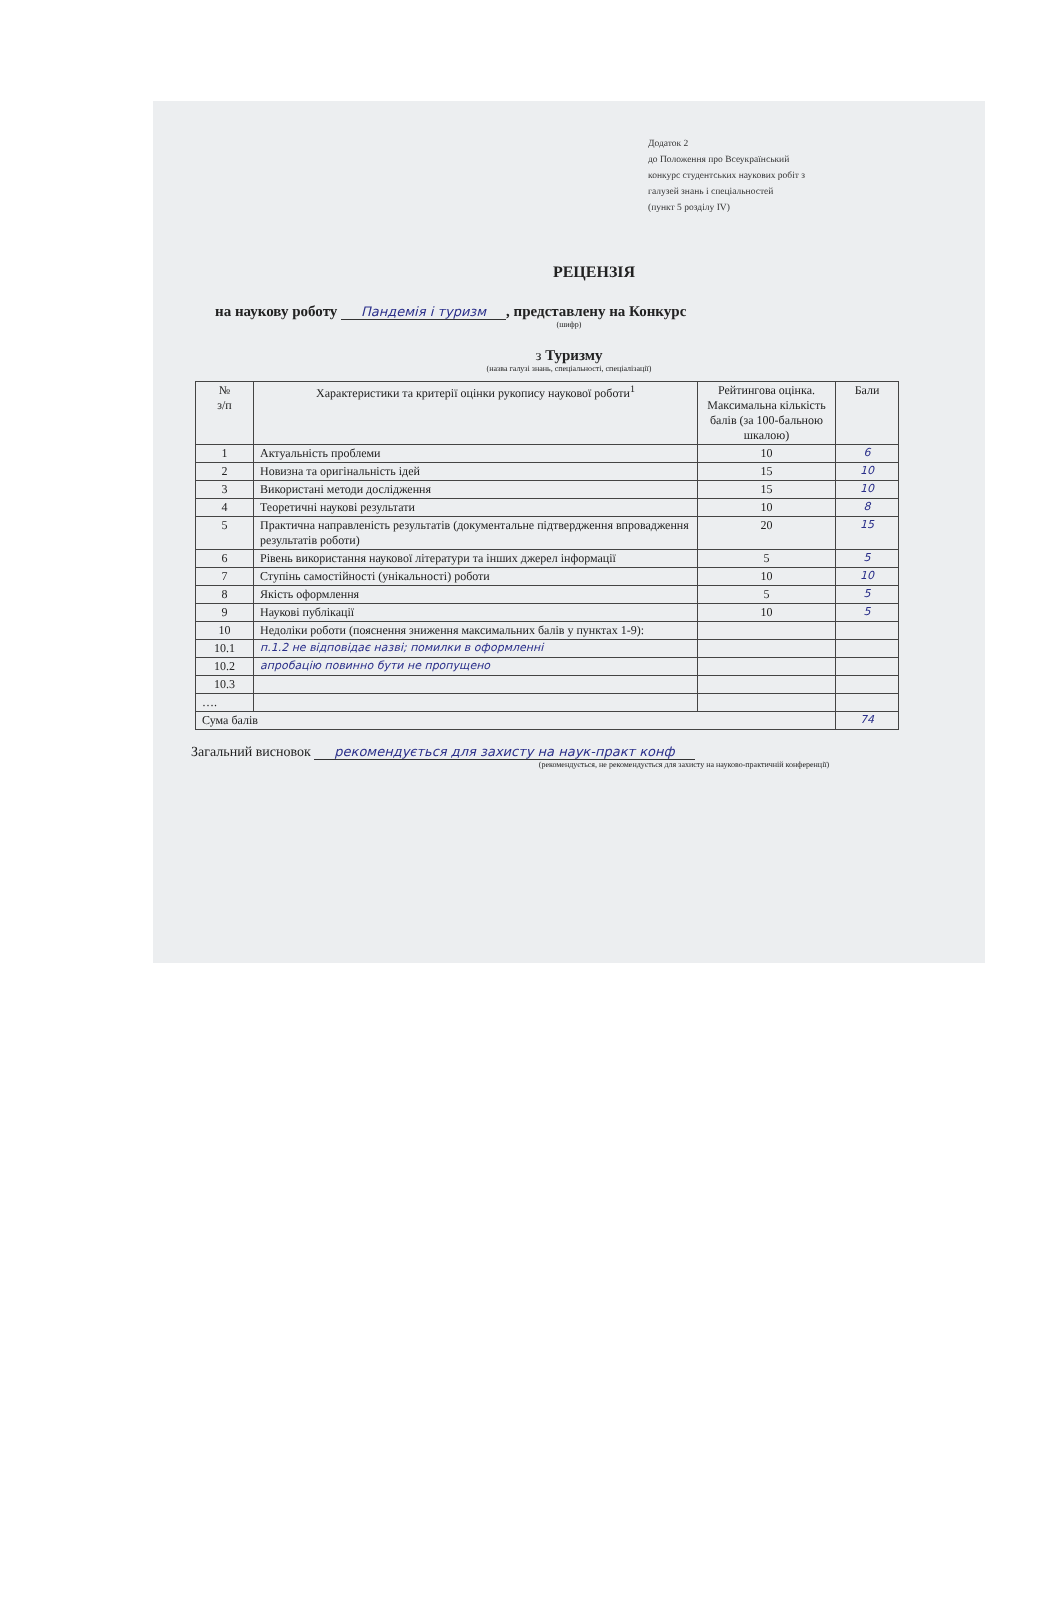Додаток 2
до Положення про Всеукраїнський
конкурс студентських наукових робіт з
галузей знань і спеціальностей
(пункт 5 розділу IV)
РЕЦЕНЗІЯ
на наукову роботу Пандемія і туризм, представлену на Конкурс
(шифр)
з Туризму
(назва галузі знань, спеціальності, спеціалізації)
| № з/п | Характеристики та критерії оцінки рукопису наукової роботи<sup>1</sup> | Рейтингова оцінка. Максимальна кількість балів (за 100-бальною шкалою) | Бали |
| --- | --- | --- | --- |
| 1 | Актуальність проблеми | 10 | 6 |
| 2 | Новизна та оригінальність ідей | 15 | 10 |
| 3 | Використані методи дослідження | 15 | 10 |
| 4 | Теоретичні наукові результати | 10 | 8 |
| 5 | Практична направленість результатів (документальне підтвердження впровадження результатів роботи) | 20 | 15 |
| 6 | Рівень використання наукової літератури та інших джерел інформації | 5 | 5 |
| 7 | Ступінь самостійності (унікальності) роботи | 10 | 10 |
| 8 | Якість оформлення | 5 | 5 |
| 9 | Наукові публікації | 10 | 5 |
| 10 | Недоліки роботи (пояснення зниження максимальних балів у пунктах 1-9): | | |
| 10.1 | п.1.2 не відповідає назві; помилки в оформленні | | |
| 10.2 | апробацію повинно бути не пропущено | | |
| 10.3 | | | |
| …. | | | |
| Сума балів | | | 74 |
Загальний висновок рекомендується для захисту на наук-практ конф
(рекомендується, не рекомендується для захисту на науково-практичній конференції)